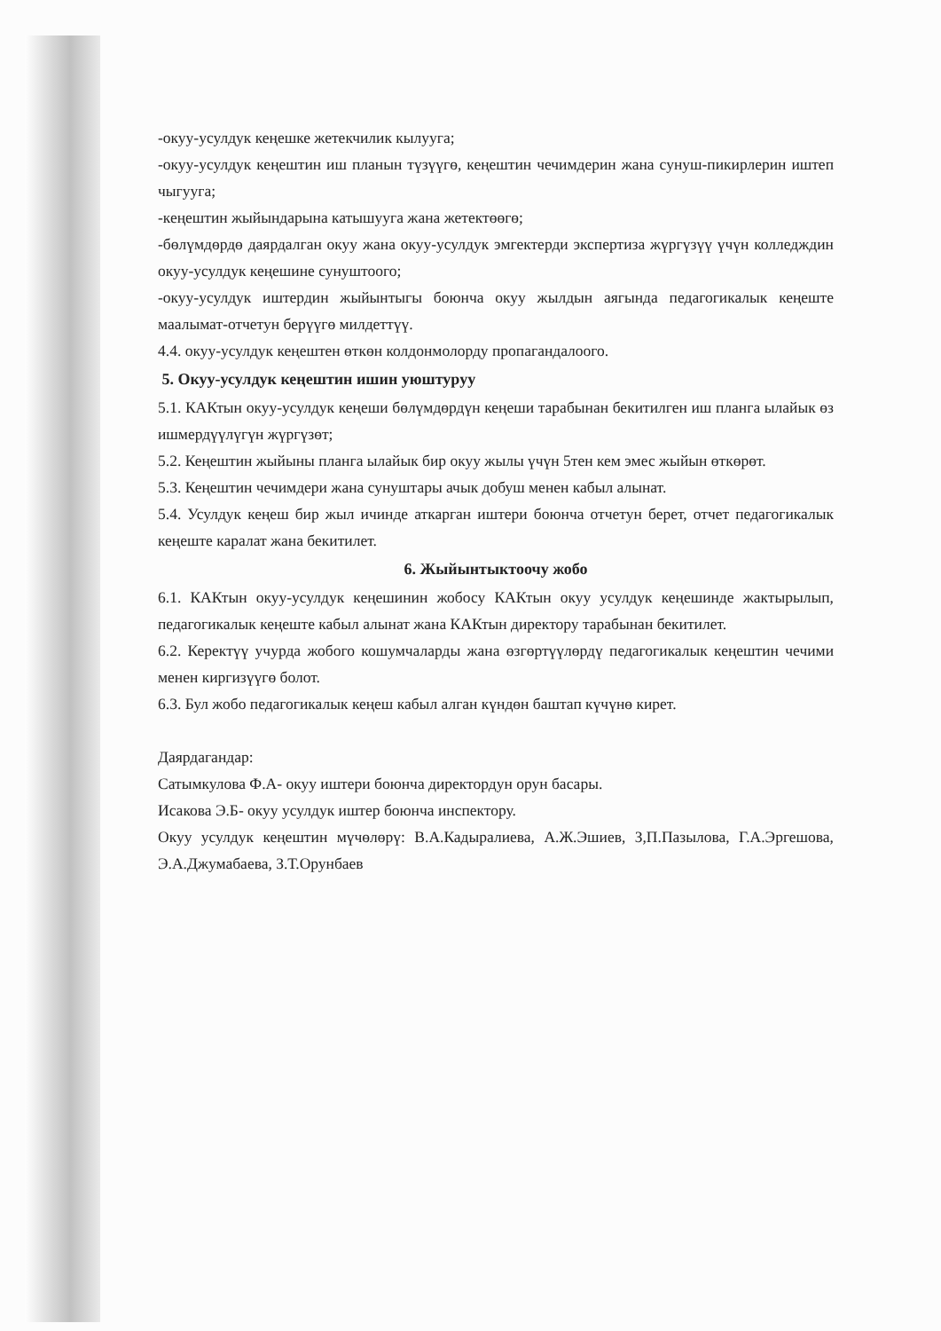-окуу-усулдук кеңешке жетекчилик кылууга;
-окуу-усулдук кеңештин иш планын түзүүгө, кеңештин чечимдерин жана сунуш-пикирлерин иштеп чыгууга;
-кеңештин жыйындарына катышууга жана жетектөөгө;
-бөлүмдөрдө даярдалган окуу жана окуу-усулдук эмгектерди экспертиза жүргүзүү үчүн колледждин окуу-усулдук кеңешине сунуштоого;
-окуу-усулдук иштердин жыйынтыгы боюнча окуу жылдын аягында педагогикалык кеңеште маалымат-отчетун берүүгө милдеттүү.
4.4. окуу-усулдук кеңештен өткөн колдонмолорду пропагандалоого.
5. Окуу-усулдук кеңештин ишин уюштуруу
5.1. КАКтын окуу-усулдук кеңеши бөлүмдөрдүн кеңеши тарабынан бекитилген иш планга ылайык өз ишмердүүлүгүн жүргүзөт;
5.2. Кеңештин жыйыны планга ылайык бир окуу жылы үчүн 5тен кем эмес жыйын өткөрөт.
5.3. Кеңештин чечимдери жана сунуштары ачык добуш менен кабыл алынат.
5.4. Усулдук кеңеш бир жыл ичинде аткарган иштери боюнча отчетун берет, отчет педагогикалык кеңеште каралат жана бекитилет.
6. Жыйынтыктоочу жобо
6.1. КАКтын окуу-усулдук кеңешинин жобосу КАКтын окуу усулдук кеңешинде жактырылып, педагогикалык кеңеште кабыл алынат жана КАКтын директору тарабынан бекитилет.
6.2. Керектүү учурда жобого кошумчаларды жана өзгөртүүлөрдү педагогикалык кеңештин чечими менен киргизүүгө болот.
6.3. Бул жобо педагогикалык кеңеш кабыл алган күндөн баштап күчүнө кирет.
Даярдагандар:
Сатымкулова Ф.А- окуу иштери боюнча директордун орун басары.
Исакова Э.Б- окуу усулдук иштер боюнча инспектору.
Окуу усулдук кеңештин мүчөлөрү: В.А.Кадыралиева, А.Ж.Эшиев, З,П.Пазылова, Г.А.Эргешова, Э.А.Джумабаева, З.Т.Орунбаев